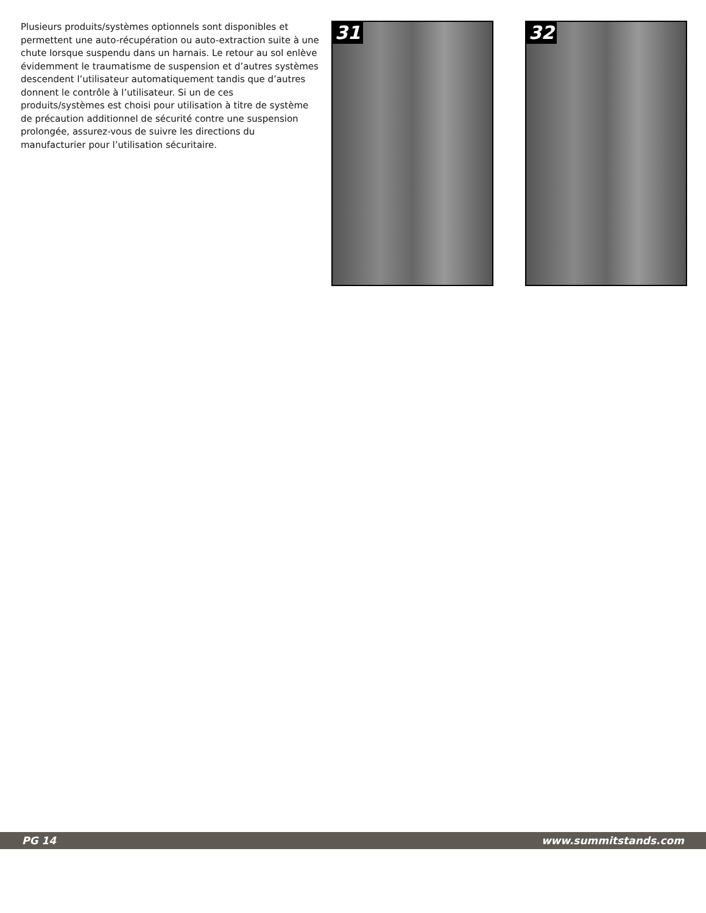Plusieurs produits/systèmes optionnels sont disponibles et permettent une auto-récupération ou auto-extraction suite à une chute lorsque suspendu dans un harnais. Le retour au sol enlève évidemment le traumatisme de suspension et d’autres systèmes descendent l’utilisateur automatiquement tandis que d’autres donnent le contrôle à l’utilisateur. Si un de ces produits/systèmes est choisi pour utilisation à titre de système de précaution additionnel de sécurité contre une suspension prolongée, assurez-vous de suivre les directions du manufacturier pour l’utilisation sécuritaire.
31 32
PG 14 www.summitstands.com